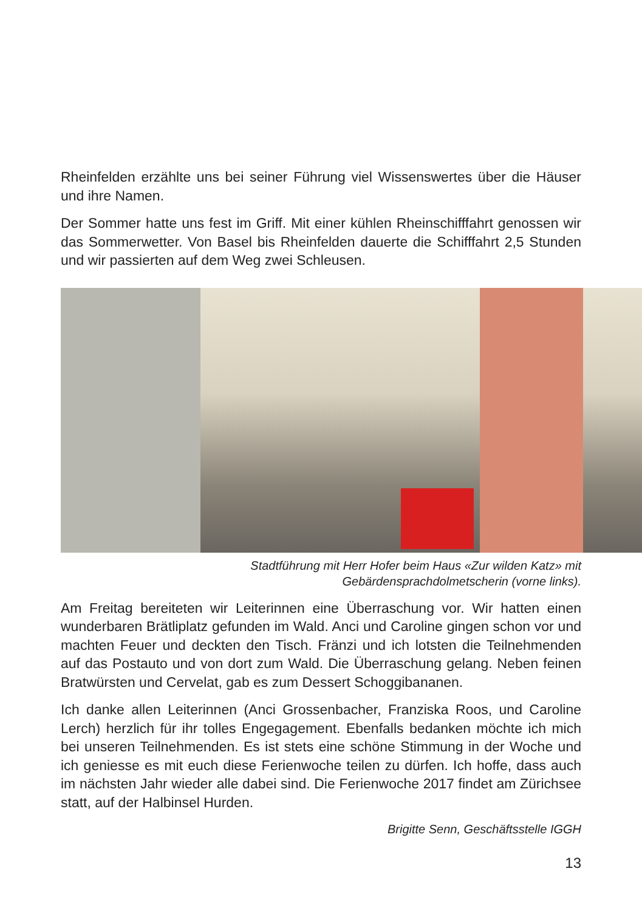Rheinfelden erzählte uns bei seiner Führung viel Wissenswertes über die Häuser und ihre Namen.
Der Sommer hatte uns fest im Griff. Mit einer kühlen Rheinschifffahrt genossen wir das Sommerwetter. Von Basel bis Rheinfelden dauerte die Schifffahrt 2,5 Stunden und wir passierten auf dem Weg zwei Schleusen.
Stadtführung mit Herr Hofer beim Haus «Zur wilden Katz» mit
Gebärdensprachdolmetscherin (vorne links).
Am Freitag bereiteten wir Leiterinnen eine Überraschung vor. Wir hatten einen wunderbaren Brätliplatz gefunden im Wald. Anci und Caroline gingen schon vor und machten Feuer und deckten den Tisch. Fränzi und ich lotsten die Teilnehmenden auf das Postauto und von dort zum Wald. Die Überraschung gelang. Neben feinen Bratwürsten und Cervelat, gab es zum Dessert Schoggibananen.
Ich danke allen Leiterinnen (Anci Grossenbacher, Franziska Roos, und Caroline Lerch) herzlich für ihr tolles Engegagement. Ebenfalls bedanken möchte ich mich bei unseren Teilnehmenden. Es ist stets eine schöne Stimmung in der Woche und ich geniesse es mit euch diese Ferienwoche teilen zu dürfen. Ich hoffe, dass auch im nächsten Jahr wieder alle dabei sind. Die Ferienwoche 2017 findet am Zürichsee statt, auf der Halbinsel Hurden.
Brigitte Senn, Geschäftsstelle IGGH
13